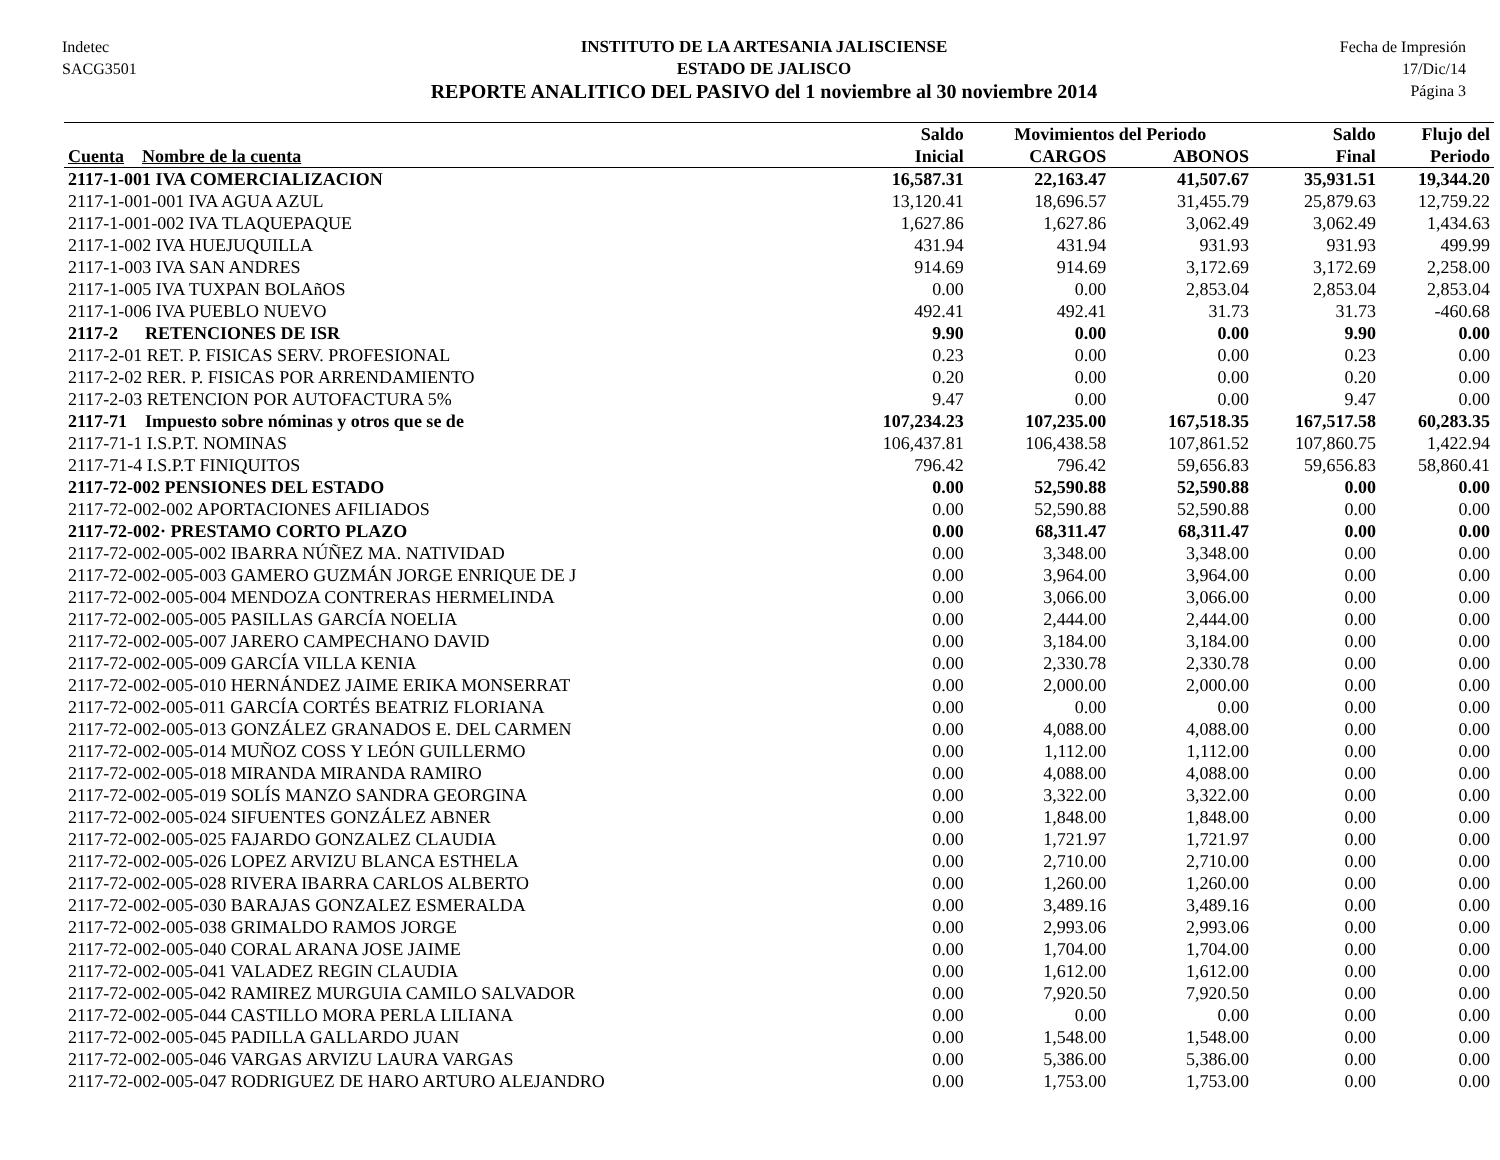Indetec
SACG3501
INSTITUTO DE LA ARTESANIA JALISCIENSE
ESTADO DE JALISCO
REPORTE ANALITICO DEL PASIVO del 1 noviembre al 30 noviembre 2014
Fecha de Impresión
17/Dic/14
Página 3
| | Saldo | Movimientos del Periodo | | Saldo | Flujo del |
| --- | --- | --- | --- | --- | --- |
| Cuenta Nombre de la cuenta | Inicial | CARGOS | ABONOS | Final | Periodo |
| 2117-1-001 IVA COMERCIALIZACION | 16,587.31 | 22,163.47 | 41,507.67 | 35,931.51 | 19,344.20 |
| 2117-1-001-001 IVA AGUA AZUL | 13,120.41 | 18,696.57 | 31,455.79 | 25,879.63 | 12,759.22 |
| 2117-1-001-002 IVA TLAQUEPAQUE | 1,627.86 | 1,627.86 | 3,062.49 | 3,062.49 | 1,434.63 |
| 2117-1-002 IVA HUEJUQUILLA | 431.94 | 431.94 | 931.93 | 931.93 | 499.99 |
| 2117-1-003 IVA SAN ANDRES | 914.69 | 914.69 | 3,172.69 | 3,172.69 | 2,258.00 |
| 2117-1-005 IVA TUXPAN BOLAñOS | 0.00 | 0.00 | 2,853.04 | 2,853.04 | 2,853.04 |
| 2117-1-006 IVA PUEBLO NUEVO | 492.41 | 492.41 | 31.73 | 31.73 | -460.68 |
| 2117-2 RETENCIONES DE ISR | 9.90 | 0.00 | 0.00 | 9.90 | 0.00 |
| 2117-2-01 RET. P. FISICAS SERV. PROFESIONAL | 0.23 | 0.00 | 0.00 | 0.23 | 0.00 |
| 2117-2-02 RER. P. FISICAS POR ARRENDAMIENTO | 0.20 | 0.00 | 0.00 | 0.20 | 0.00 |
| 2117-2-03 RETENCION POR AUTOFACTURA 5% | 9.47 | 0.00 | 0.00 | 9.47 | 0.00 |
| 2117-71 Impuesto sobre nóminas y otros que se de | 107,234.23 | 107,235.00 | 167,518.35 | 167,517.58 | 60,283.35 |
| 2117-71-1 I.S.P.T. NOMINAS | 106,437.81 | 106,438.58 | 107,861.52 | 107,860.75 | 1,422.94 |
| 2117-71-4 I.S.P.T FINIQUITOS | 796.42 | 796.42 | 59,656.83 | 59,656.83 | 58,860.41 |
| 2117-72-002 PENSIONES DEL ESTADO | 0.00 | 52,590.88 | 52,590.88 | 0.00 | 0.00 |
| 2117-72-002-002 APORTACIONES AFILIADOS | 0.00 | 52,590.88 | 52,590.88 | 0.00 | 0.00 |
| 2117-72-002· PRESTAMO CORTO PLAZO | 0.00 | 68,311.47 | 68,311.47 | 0.00 | 0.00 |
| 2117-72-002-005-002 IBARRA NÚÑEZ MA. NATIVIDAD | 0.00 | 3,348.00 | 3,348.00 | 0.00 | 0.00 |
| 2117-72-002-005-003 GAMERO GUZMÁN JORGE ENRIQUE DE J | 0.00 | 3,964.00 | 3,964.00 | 0.00 | 0.00 |
| 2117-72-002-005-004 MENDOZA CONTRERAS HERMELINDA | 0.00 | 3,066.00 | 3,066.00 | 0.00 | 0.00 |
| 2117-72-002-005-005 PASILLAS GARCÍA NOELIA | 0.00 | 2,444.00 | 2,444.00 | 0.00 | 0.00 |
| 2117-72-002-005-007 JARERO CAMPECHANO DAVID | 0.00 | 3,184.00 | 3,184.00 | 0.00 | 0.00 |
| 2117-72-002-005-009 GARCÍA VILLA KENIA | 0.00 | 2,330.78 | 2,330.78 | 0.00 | 0.00 |
| 2117-72-002-005-010 HERNÁNDEZ JAIME ERIKA MONSERRAT | 0.00 | 2,000.00 | 2,000.00 | 0.00 | 0.00 |
| 2117-72-002-005-011 GARCÍA CORTÉS BEATRIZ FLORIANA | 0.00 | 0.00 | 0.00 | 0.00 | 0.00 |
| 2117-72-002-005-013 GONZÁLEZ GRANADOS E. DEL CARMEN | 0.00 | 4,088.00 | 4,088.00 | 0.00 | 0.00 |
| 2117-72-002-005-014 MUÑOZ COSS Y LEÓN GUILLERMO | 0.00 | 1,112.00 | 1,112.00 | 0.00 | 0.00 |
| 2117-72-002-005-018 MIRANDA MIRANDA RAMIRO | 0.00 | 4,088.00 | 4,088.00 | 0.00 | 0.00 |
| 2117-72-002-005-019 SOLÍS MANZO SANDRA GEORGINA | 0.00 | 3,322.00 | 3,322.00 | 0.00 | 0.00 |
| 2117-72-002-005-024 SIFUENTES GONZÁLEZ ABNER | 0.00 | 1,848.00 | 1,848.00 | 0.00 | 0.00 |
| 2117-72-002-005-025 FAJARDO GONZALEZ CLAUDIA | 0.00 | 1,721.97 | 1,721.97 | 0.00 | 0.00 |
| 2117-72-002-005-026 LOPEZ ARVIZU BLANCA ESTHELA | 0.00 | 2,710.00 | 2,710.00 | 0.00 | 0.00 |
| 2117-72-002-005-028 RIVERA IBARRA CARLOS ALBERTO | 0.00 | 1,260.00 | 1,260.00 | 0.00 | 0.00 |
| 2117-72-002-005-030 BARAJAS GONZALEZ ESMERALDA | 0.00 | 3,489.16 | 3,489.16 | 0.00 | 0.00 |
| 2117-72-002-005-038 GRIMALDO RAMOS JORGE | 0.00 | 2,993.06 | 2,993.06 | 0.00 | 0.00 |
| 2117-72-002-005-040 CORAL ARANA JOSE JAIME | 0.00 | 1,704.00 | 1,704.00 | 0.00 | 0.00 |
| 2117-72-002-005-041 VALADEZ REGIN CLAUDIA | 0.00 | 1,612.00 | 1,612.00 | 0.00 | 0.00 |
| 2117-72-002-005-042 RAMIREZ MURGUIA CAMILO SALVADOR | 0.00 | 7,920.50 | 7,920.50 | 0.00 | 0.00 |
| 2117-72-002-005-044 CASTILLO MORA PERLA LILIANA | 0.00 | 0.00 | 0.00 | 0.00 | 0.00 |
| 2117-72-002-005-045 PADILLA GALLARDO JUAN | 0.00 | 1,548.00 | 1,548.00 | 0.00 | 0.00 |
| 2117-72-002-005-046 VARGAS ARVIZU LAURA VARGAS | 0.00 | 5,386.00 | 5,386.00 | 0.00 | 0.00 |
| 2117-72-002-005-047 RODRIGUEZ DE HARO ARTURO ALEJANDRO | 0.00 | 1,753.00 | 1,753.00 | 0.00 | 0.00 |